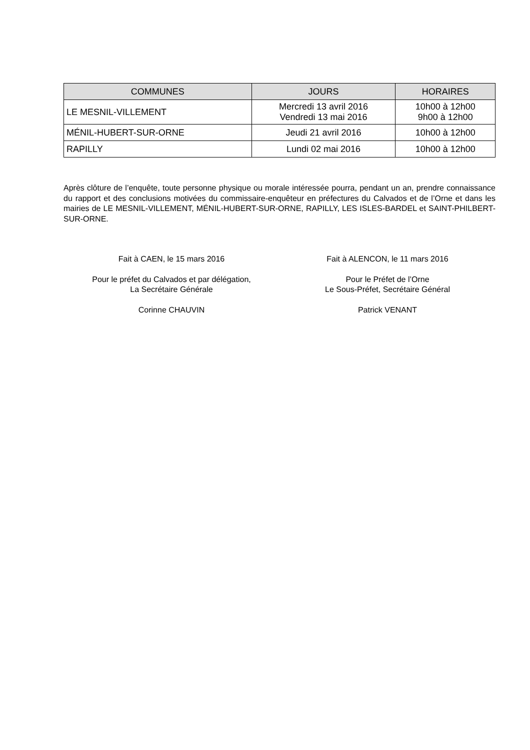| COMMUNES | JOURS | HORAIRES |
| --- | --- | --- |
| LE MESNIL-VILLEMENT | Mercredi 13 avril 2016 Vendredi 13 mai 2016 | 10h00 à 12h00 9h00 à 12h00 |
| MÉNIL-HUBERT-SUR-ORNE | Jeudi 21 avril 2016 | 10h00 à 12h00 |
| RAPILLY | Lundi 02 mai 2016 | 10h00 à 12h00 |
Après clôture de l’enquête, toute personne physique ou morale intéressée pourra, pendant un an, prendre connaissance du rapport et des conclusions motivées du commissaire-enquêteur en préfectures du Calvados et de l’Orne et dans les mairies de LE MESNIL-VILLEMENT, MÉNIL-HUBERT-SUR-ORNE, RAPILLY, LES ISLES-BARDEL et SAINT-PHILBERT-SUR-ORNE.
Fait à CAEN, le 15 mars 2016
Pour le préfet du Calvados et par délégation,
La Secrétaire Générale
Corinne CHAUVIN
Fait à ALENCON, le 11 mars 2016
Pour le Préfet de l’Orne
Le Sous-Préfet, Secrétaire Général
Patrick VENANT